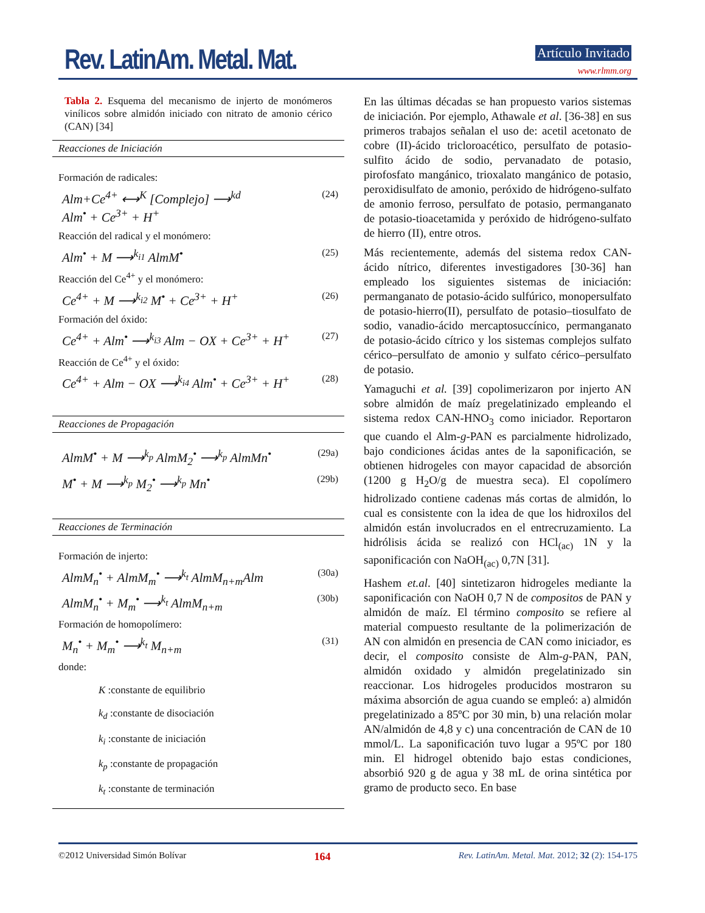Rev. LatinAm. Metal. Mat. Artículo Invitado
www.rlmm.org
Tabla 2. Esquema del mecanismo de injerto de monómeros vinílicos sobre almidón iniciado con nitrato de amonio cérico (CAN) [34]
Reacciones de Iniciación
Formación de radicales:
Alm+Ce<sup>4+</sup> ⟷<sup>K</sup> [Complejo] ⟶<sup>kd</sup>
Alm<sup>•</sup> + Ce<sup>3+</sup> + H<sup>+</sup> (24)
Reacción del radical y el monómero:
Alm<sup>•</sup> + M ⟶<sup>k<sub>i1</sub></sup> AlmM<sup>•</sup> (25)
Reacción del Ce<sup>4+</sup> y el monómero:
Ce<sup>4+</sup> + M ⟶<sup>k<sub>i2</sub></sup> M<sup>•</sup> + Ce<sup>3+</sup> + H<sup>+</sup> (26)
Formación del óxido:
Ce<sup>4+</sup> + Alm<sup>•</sup> ⟶<sup>k<sub>i3</sub></sup> Alm − OX + Ce<sup>3+</sup> + H<sup>+</sup> (27)
Reacción de Ce<sup>4+</sup> y el óxido:
Ce<sup>4+</sup> + Alm − OX ⟶<sup>k<sub>i4</sub></sup> Alm<sup>•</sup> + Ce<sup>3+</sup> + H<sup>+</sup> (28)
Reacciones de Propagación
AlmM<sup>•</sup> + M ⟶<sup>k<sub>p</sub></sup> AlmM<sub>2</sub><sup>•</sup> ⟶<sup>k<sub>p</sub></sup> AlmMn<sup>•</sup> (29a)
M<sup>•</sup> + M ⟶<sup>k<sub>p</sub></sup> M<sub>2</sub><sup>•</sup> ⟶<sup>k<sub>p</sub></sup> Mn<sup>•</sup> (29b)
Reacciones de Terminación
Formación de injerto:
AlmM<sub>n</sub><sup>•</sup> + AlmM<sub>m</sub><sup>•</sup> ⟶<sup>k<sub>t</sub></sup> AlmM<sub>n+m</sub>Alm (30a)
AlmM<sub>n</sub><sup>•</sup> + M<sub>m</sub><sup>•</sup> ⟶<sup>k<sub>t</sub></sup> AlmM<sub>n+m</sub> (30b)
Formación de homopolímero:
M<sub>n</sub><sup>•</sup> + M<sub>m</sub><sup>•</sup> ⟶<sup>k<sub>t</sub></sup> M<sub>n+m</sub> (31)
donde:
K :constante de equilibrio
k<sub>d</sub> :constante de disociación
k<sub>i</sub> :constante de iniciación
k<sub>p</sub> :constante de propagación
k<sub>t</sub> :constante de terminación
En las últimas décadas se han propuesto varios sistemas de iniciación. Por ejemplo, Athawale et al. [36-38] en sus primeros trabajos señalan el uso de: acetil acetonato de cobre (II)-ácido tricloroacético, persulfato de potasio-sulfito ácido de sodio, pervanadato de potasio, pirofosfato mangánico, trioxalato mangánico de potasio, peroxidisulfato de amonio, peróxido de hidrógeno-sulfato de amonio ferroso, persulfato de potasio, permanganato de potasio-tioacetamida y peróxido de hidrógeno-sulfato de hierro (II), entre otros.
Más recientemente, además del sistema redox CAN-ácido nítrico, diferentes investigadores [30-36] han empleado los siguientes sistemas de iniciación: permanganato de potasio-ácido sulfúrico, monopersulfato de potasio-hierro(II), persulfato de potasio–tiosulfato de sodio, vanadio-ácido mercaptosuccínico, permanganato de potasio-ácido cítrico y los sistemas complejos sulfato cérico–persulfato de amonio y sulfato cérico–persulfato de potasio.
Yamaguchi et al. [39] copolimerizaron por injerto AN sobre almidón de maíz pregelatinizado empleando el sistema redox CAN-HNO<sub>3</sub> como iniciador. Reportaron que cuando el Alm-g-PAN es parcialmente hidrolizado, bajo condiciones ácidas antes de la saponificación, se obtienen hidrogeles con mayor capacidad de absorción (1200 g H<sub>2</sub>O/g de muestra seca). El copolímero hidrolizado contiene cadenas más cortas de almidón, lo cual es consistente con la idea de que los hidroxilos del almidón están involucrados en el entrecruzamiento. La hidrólisis ácida se realizó con HCl<sub>(ac)</sub> 1N y la saponificación con NaOH<sub>(ac)</sub> 0,7N [31].
Hashem et.al. [40] sintetizaron hidrogeles mediante la saponificación con NaOH 0,7 N de compositos de PAN y almidón de maíz. El término composito se refiere al material compuesto resultante de la polimerización de AN con almidón en presencia de CAN como iniciador, es decir, el composito consiste de Alm-g-PAN, PAN, almidón oxidado y almidón pregelatinizado sin reaccionar. Los hidrogeles producidos mostraron su máxima absorción de agua cuando se empleó: a) almidón pregelatinizado a 85ºC por 30 min, b) una relación molar AN/almidón de 4,8 y c) una concentración de CAN de 10 mmol/L. La saponificación tuvo lugar a 95ºC por 180 min. El hidrogel obtenido bajo estas condiciones, absorbió 920 g de agua y 38 mL de orina sintética por gramo de producto seco. En base
©2012 Universidad Simón Bolívar 164 Rev. LatinAm. Metal. Mat. 2012; 32 (2): 154-175